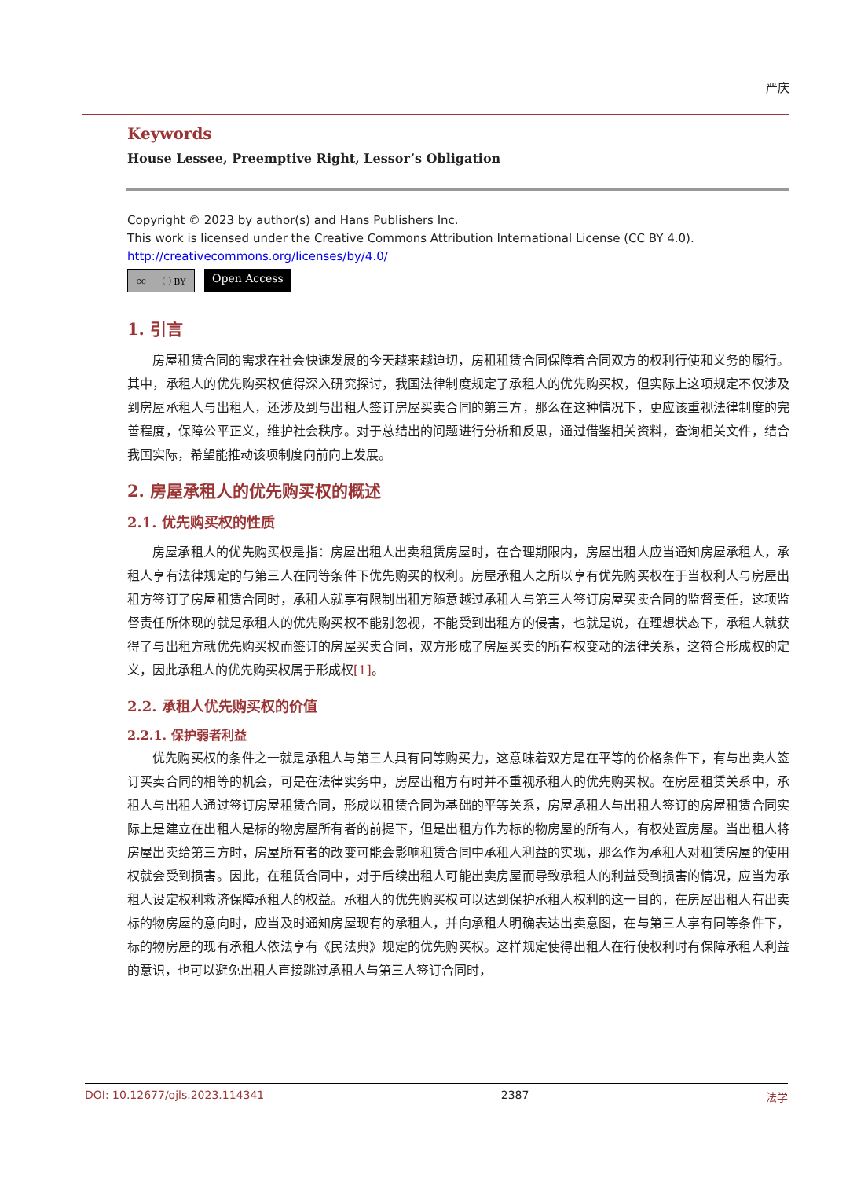严庆
Keywords
House Lessee, Preemptive Right, Lessor’s Obligation
Copyright © 2023 by author(s) and Hans Publishers Inc.
This work is licensed under the Creative Commons Attribution International License (CC BY 4.0).
http://creativecommons.org/licenses/by/4.0/
cc ⓘ BY
Open Access
1. 引言
房屋租赁合同的需求在社会快速发展的今天越来越迫切，房租租赁合同保障着合同双方的权利行使和义务的履行。其中，承租人的优先购买权值得深入研究探讨，我国法律制度规定了承租人的优先购买权，但实际上这项规定不仅涉及到房屋承租人与出租人，还涉及到与出租人签订房屋买卖合同的第三方，那么在这种情况下，更应该重视法律制度的完善程度，保障公平正义，维护社会秩序。对于总结出的问题进行分析和反思，通过借鉴相关资料，查询相关文件，结合我国实际，希望能推动该项制度向前向上发展。
2. 房屋承租人的优先购买权的概述
2.1. 优先购买权的性质
房屋承租人的优先购买权是指：房屋出租人出卖租赁房屋时，在合理期限内，房屋出租人应当通知房屋承租人，承租人享有法律规定的与第三人在同等条件下优先购买的权利。房屋承租人之所以享有优先购买权在于当权利人与房屋出租方签订了房屋租赁合同时，承租人就享有限制出租方随意越过承租人与第三人签订房屋买卖合同的监督责任，这项监督责任所体现的就是承租人的优先购买权不能别忽视，不能受到出租方的侵害，也就是说，在理想状态下，承租人就获得了与出租方就优先购买权而签订的房屋买卖合同，双方形成了房屋买卖的所有权变动的法律关系，这符合形成权的定义，因此承租人的优先购买权属于形成权[1]。
2.2. 承租人优先购买权的价值
2.2.1. 保护弱者利益
优先购买权的条件之一就是承租人与第三人具有同等购买力，这意味着双方是在平等的价格条件下，有与出卖人签订买卖合同的相等的机会，可是在法律实务中，房屋出租方有时并不重视承租人的优先购买权。在房屋租赁关系中，承租人与出租人通过签订房屋租赁合同，形成以租赁合同为基础的平等关系，房屋承租人与出租人签订的房屋租赁合同实际上是建立在出租人是标的物房屋所有者的前提下，但是出租方作为标的物房屋的所有人，有权处置房屋。当出租人将房屋出卖给第三方时，房屋所有者的改变可能会影响租赁合同中承租人利益的实现，那么作为承租人对租赁房屋的使用权就会受到损害。因此，在租赁合同中，对于后续出租人可能出卖房屋而导致承租人的利益受到损害的情况，应当为承租人设定权利救济保障承租人的权益。承租人的优先购买权可以达到保护承租人权利的这一目的，在房屋出租人有出卖标的物房屋的意向时，应当及时通知房屋现有的承租人，并向承租人明确表达出卖意图，在与第三人享有同等条件下，标的物房屋的现有承租人依法享有《民法典》规定的优先购买权。这样规定使得出租人在行使权利时有保障承租人利益的意识，也可以避免出租人直接跳过承租人与第三人签订合同时，
DOI: 10.12677/ojls.2023.114341 2387 法学